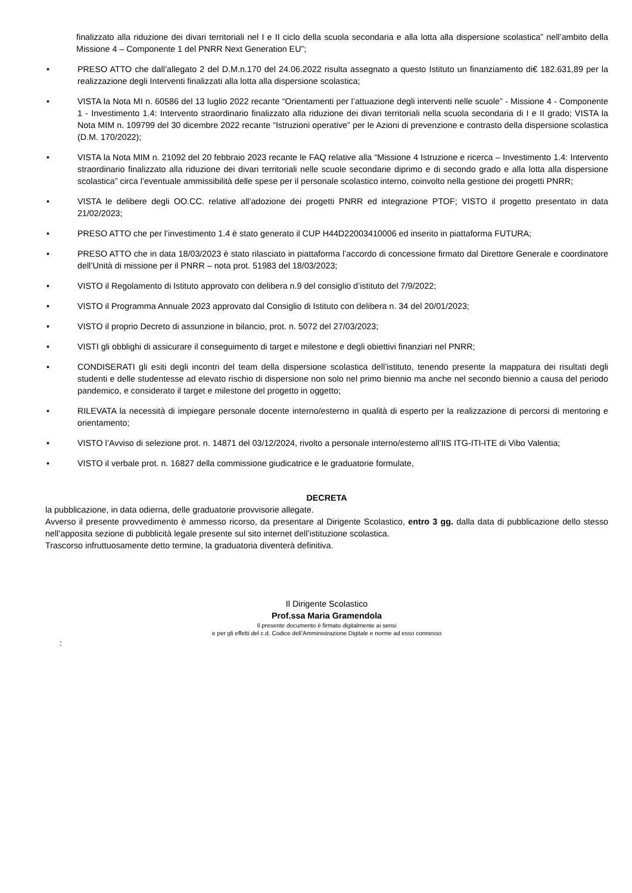finalizzato alla riduzione dei divari territoriali nel I e II ciclo della scuola secondaria e alla lotta alla dispersione scolastica” nell’ambito della Missione 4 – Componente 1 del PNRR Next Generation EU”;
• PRESO ATTO che dall’allegato 2 del D.M.n.170 del 24.06.2022 risulta assegnato a questo Istituto un finanziamento di€ 182.631,89 per la realizzazione degli Interventi finalizzati alla lotta alla dispersione scolastica;
• VISTA la Nota MI n. 60586 del 13 luglio 2022 recante “Orientamenti per l’attuazione degli interventi nelle scuole” - Missione 4 - Componente 1 - Investimento 1.4: Intervento straordinario finalizzato alla riduzione dei divari territoriali nella scuola secondaria di I e II grado; VISTA la Nota MIM n. 109799 del 30 dicembre 2022 recante “Istruzioni operative” per le Azioni di prevenzione e contrasto della dispersione scolastica (D.M. 170/2022);
• VISTA la Nota MIM n. 21092 del 20 febbraio 2023 recante le FAQ relative alla “Missione 4 Istruzione e ricerca – Investimento 1.4: Intervento straordinario finalizzato alla riduzione dei divari territoriali nelle scuole secondarie diprimo e di secondo grado e alla lotta alla dispersione scolastica” circa l’eventuale ammissibilità delle spese per il personale scolastico interno, coinvolto nella gestione dei progetti PNRR;
• VISTA le delibere degli OO.CC. relative all’adozione dei progetti PNRR ed integrazione PTOF; VISTO il progetto presentato in data 21/02/2023;
• PRESO ATTO che per l’investimento 1.4 è stato generato il CUP H44D22003410006 ed inserito in piattaforma FUTURA;
• PRESO ATTO che in data 18/03/2023 è stato rilasciato in piattaforma l’accordo di concessione firmato dal Direttore Generale e coordinatore dell’Unità di missione per il PNRR – nota prot. 51983 del 18/03/2023;
• VISTO il Regolamento di Istituto approvato con delibera n.9 del consiglio d’istituto del 7/9/2022;
• VISTO il Programma Annuale 2023 approvato dal Consiglio di Istituto con delibera n. 34 del 20/01/2023;
• VISTO il proprio Decreto di assunzione in bilancio, prot. n. 5072 del 27/03/2023;
• VISTI gli obblighi di assicurare il conseguimento di target e milestone e degli obiettivi finanziari nel PNRR;
• CONDISERATI gli esiti degli incontri del team della dispersione scolastica dell’istituto, tenendo presente la mappatura dei risultati degli studenti e delle studentesse ad elevato rischio di dispersione non solo nel primo biennio ma anche nel secondo biennio a causa del periodo pandemico, e considerato il target e milestone del progetto in oggetto;
• RILEVATA la necessità di impiegare personale docente interno/esterno in qualità di esperto per la realizzazione di percorsi di mentoring e orientamento;
• VISTO l’Avviso di selezione prot. n. 14871 del 03/12/2024, rivolto a personale interno/esterno all’IIS ITG-ITI-ITE di Vibo Valentia;
• VISTO il verbale prot. n. 16827 della commissione giudicatrice e le graduatorie formulate,
DECRETA
la pubblicazione, in data odierna, delle graduatorie provvisorie allegate.
Avverso il presente provvedimento è ammesso ricorso, da presentare al Dirigente Scolastico, entro 3 gg. dalla data di pubblicazione dello stesso nell’apposita sezione di pubblicità legale presente sul sito internet dell’istituzione scolastica.
Trascorso infruttuosamente detto termine, la graduatoria diventerà definitiva.
Il Dirigente Scolastico
Prof.ssa Maria Gramendola
Il presente documento è firmato digitalmente ai sensi
e per gli effetti del c.d. Codice dell’Amministrazione Digitale e norme ad esso connesso
: